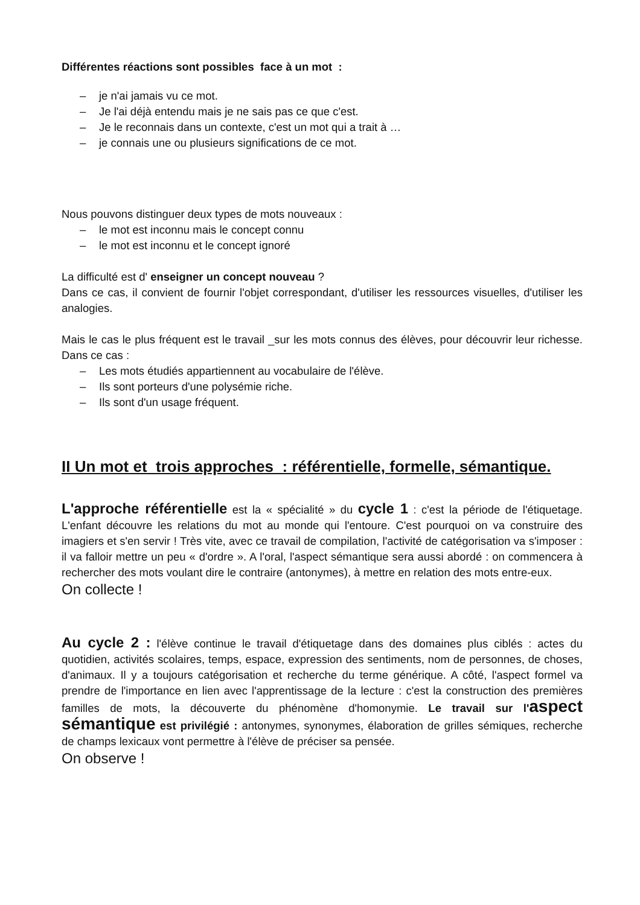Différentes réactions sont possibles face à un mot :
– je n'ai jamais vu ce mot.
– Je l'ai déjà entendu mais je ne sais pas ce que c'est.
– Je le reconnais dans un contexte, c'est un mot qui a trait à …
– je connais une ou plusieurs significations de ce mot.
Nous pouvons distinguer deux types de mots nouveaux :
– le mot est inconnu mais le concept connu
– le mot est inconnu et le concept ignoré
La difficulté est d' enseigner un concept nouveau ?
Dans ce cas, il convient de fournir l'objet correspondant, d'utiliser les ressources visuelles, d'utiliser les analogies.
Mais le cas le plus fréquent est le travail _sur les mots connus des élèves, pour découvrir leur richesse. Dans ce cas :
– Les mots étudiés appartiennent au vocabulaire de l'élève.
– Ils sont porteurs d'une polysémie riche.
– Ils sont d'un usage fréquent.
II Un mot et trois approches : référentielle, formelle, sémantique.
L'approche référentielle est la « spécialité » du cycle 1 : c'est la période de l'étiquetage. L'enfant découvre les relations du mot au monde qui l'entoure. C'est pourquoi on va construire des imagiers et s'en servir ! Très vite, avec ce travail de compilation, l'activité de catégorisation va s'imposer : il va falloir mettre un peu « d'ordre ». A l'oral, l'aspect sémantique sera aussi abordé : on commencera à rechercher des mots voulant dire le contraire (antonymes), à mettre en relation des mots entre-eux.
On collecte !
Au cycle 2 : l'élève continue le travail d'étiquetage dans des domaines plus ciblés : actes du quotidien, activités scolaires, temps, espace, expression des sentiments, nom de personnes, de choses, d'animaux. Il y a toujours catégorisation et recherche du terme générique. A côté, l'aspect formel va prendre de l'importance en lien avec l'apprentissage de la lecture : c'est la construction des premières familles de mots, la découverte du phénomène d'homonymie. Le travail sur l'aspect sémantique est privilégié : antonymes, synonymes, élaboration de grilles sémiques, recherche de champs lexicaux vont permettre à l'élève de préciser sa pensée.
On observe !